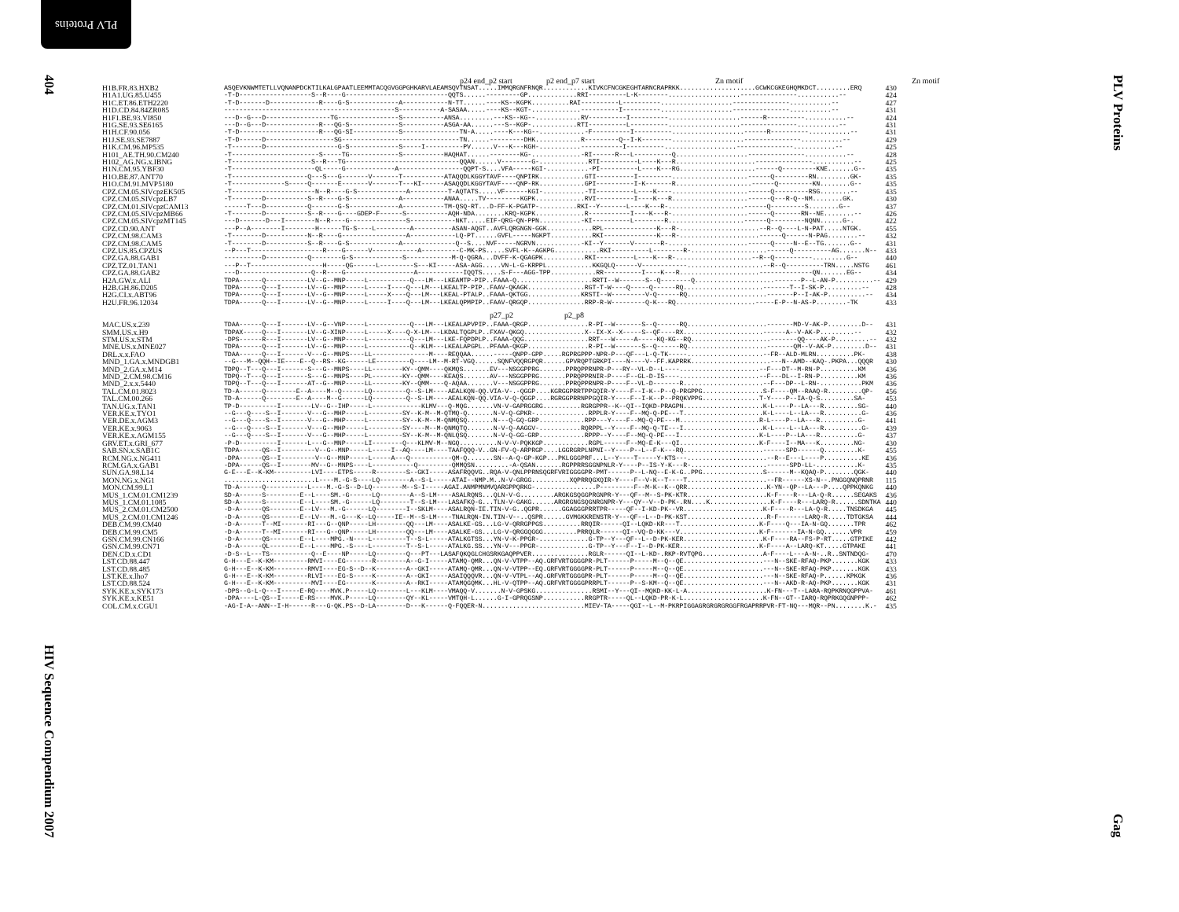PLV Proteins
404
HIV Sequence Compendium 2007
PLV Proteins
Gag
p24 end_p2 start p2 end_p7 start Zn motif Zn motif
| H1B.FR.83.HXB2 | ASQEVKNWMTETLLVQNANPDCKTILKALGPAATLEEMMTACQGVGGPGHKARVLAEAMSQVTNSAT.....IMMQRGNFRNQR............KIVKCFNCGKEGHTARNCRAPRKK....................GCWKCGKEGHQMKDCT.........ERQ | 430 |
| H1A1.UG.85.U455 | -T-D-------------------S--R----G---------------------------QQTS......---------GP.............RRI----------L-K--------...................---------------...........-- | 424 |
| H1C.ET.86.ETH2220 | -T-D-------D-------------R----G-S-------------A------------N-TT......----KS--KGPK..........RAI----------L----------...................---------------...........-- | 427 |
| H1D.CD.84.84ZR085 | ---------------------------------------------S-----------A-SASAA.....----KS--KGT-.............----------I----------...................---------------...........-- | 431 |
| H1F1.BE.93.VI850 | ---D--G---D-----------------TG----------------S-----------ANSA.........---KS--KG--............RV----------I----------...................------R----------...........-- | 424 |
| H1G.SE.93.SE6165 | ---D--G---D--------------R---QG-S-------------S-----------ASGA-AA......---S--KGP-............RTI----------L----------...................---------------...........-- | 431 |
| H1H.CF.90.056 | -T-D---------------------R---QG-SI------------S---------------TN-A.....----K---KG--............-F----------I----------...................------R----------...........-- | 431 |
| H1J.SE.93.SE7887 | -T-D------D------------------SG-------------------------------TN......---------DHK............R---------Q--I-K--------...................---------------...........-- | 429 |
| H1K.CM.96.MP535 | -T--------D-------------------G-S-------------S-----I----------PV......V---K---KGH-...........-----------I----------...................---------------...........-- | 425 |
| H101_AE.TH.90.CM240 | -T-----------------------S-----TG-------------S-----------HAQHAT......--------KG-.............-RI------R---L----------Q...................---------------...........-- | 428 |
| H102_AG.NG.x.IBNG | -T---------------------S--R---TG------------------------------QQAN......V--------G-.............RTI----------L----K---R.....................---------------...........-- | 425 |
| H1N.CM.95.YBF30 | -T----------------------QL-----G-------------A-----------------QQPT-S....VFA-----KGI-...........-PI----------L----K---RG....................------Q---------KNE.......G-- | 435 |
| H1O.BE.87.ANT70 | -T--------------------Q---S---G-------V-------T-----------ATAQQDLKGGYTAVF----QNPIRK............GTI----------I---------....................------Q---------RN.........GK- | 435 |
| H1O.CM.91.MVP5180 | -T--------------S-----Q-------E-------V-------T---KI------ASAQQDLKGGYTAVF----QNP-RK............GPI----------I-K-------R....................------Q---------KN........G-- | 435 |
| CPZ.CM.05.SIVcpzEK505 | -T----------------------N--R----G-S-------------A----------T-AQTATS.....VF------KGI-...........-TI----------L----K----....................------Q---------RSG........-- | 435 |
| CPZ.CM.05.SIVcpzLB7 | -T--------D-----------S--R----G-S-------------A-----------ANAA.....TV---------KGPK.............RVI----------I----K---R....................------Q---R-Q--NM........GK. | 430 |
| CPZ.CM.01.SIVcpzCAM13 | ------T---D-----------Q-------G-S-------------A-----------TM-QSQ-RT...D-FF-K-PGATP-..........RKI--Y-------L----K---R-....................------Q---------S........G-- | 437 |
| CPZ.CM.05.SIVcpzMB66 | -T--------D-----------S--R----G----GDEP-F------S-----------AQH-NDA........KRQ-KGPK.............R-----------I----K---R-....................------Q-------RN--NE........-- | 426 |
| CPZ.CM.05.SIVcpzMT145 | ---D-------D---I--------N--R----G---------------S------------NKT.....EIF-QRG-QN-PPN...........-KI----------L--------R....................------Q---------NQNN......G-. | 422 |
| CPZ.CD.90.ANT | ---P--A--------I--------H------TG-S----L---------A----------ASAN-AQGT..AVFLQRGNGN-GGK............RPL--------------K---R-.....................--R--Q----L-N-PAT.....NTGK. | 455 |
| CPZ.CM.98.CAM3 | -T--------D-----------N--R----G-----------------A------------LQ-PT......GVFL-----NGKPT...........RKI--------------K---R-.....................------Q------N-PAG........-- | 432 |
| CPZ.CM.98.CAM5 | -T--------D-----------S--R----G-S-------------A--------------Q--S....NVF-----NGRVN............-KI--Y-------V-------R-.....................------Q-----N--E--TG.......G-- | 431 |
| CPZ.US.85.CPZUS | --P---T-------------------R----G------V------------A----------C-MK-PS.....SVFL-K--AGKPG............RKI----------L--------R-....................------Q----------AG.......N-- | 433 |
| CPZ.GA.88.GAB1 | ----------D-----------Q--------G-S-------------S------------M-Q-QGRA...DVFF-K-QGAGPK...........RKI----------L----K---R-....................--R--Q----------.........G-- | 440 |
| CPZ.TZ.01.TAN1 | ---P--T-------------------H-----QG------L---------S---KI-----ASA-AGG.....VN-L-G-KRPPL............KKGQLQ------V------------....................--R--Q----------TRN.....NSTG | 461 |
| CPZ.GA.88.GAB2 | ---D-------------------Q--R----G------------------A------------IQQTS.....S-F---AGG-TPP............RR----------I----K---R.....................--------------QN.......EG-- | 434 |
| H2A.GW.x.ALI | TDPA------Q-----------LV--G--MNP-----L-----------Q---LM---LKEAMTP-PIP..FAAA-Q....................RRTI--W-------S--Q--------Q.....................-------P--L-AN-P..........-- | 429 |
| H2B.GH.86.D205 | TDPA------Q---I-------LV--G--MNP-----L-----I----Q---LM---LKEALTP-PIP..FAAV-QKAGK...............RGT-T-W----Q-----Q------RQ.....................-------T--I-SK-P..........-- | 428 |
| H2G.CI.x.ABT96 | TDPA------Q---I-------LV--G--MNP-----L-----X----Q---LM---LKEAL-PTALP..FAAA-QKTGG..............KRSTI--W---------V-Q------RQ.....................-------P--I-AK-P..........-- | 434 |
| H2U.FR.96.12034 | TDPA------Q---I-------LV--G--MNP-----L-----I----Q---LM---LKEALQPMPIP..FAAV-QRGQP...............RRP-R-W---------Q-K---RQ.....................-----E-P--N-AS-P........-TK | 433 |
p27_p2 p2_p8
| MAC.US.x.239 | TDAA------Q---I-------LV--G--VNP-----L-----------Q---LM---LKEALAPVPIP..FAAA-QRGP................R-PI--W-------S--Q------RQ.....................-------MD-V-AK-P.........D-- | 431 |
| SMM.US.x.H9 | TDPAX-----Q---I-------LV--G-XINP-----L-----X----Q-X-LM---LKDALTQGPLP..FXAV-QKGQ................X--IX-X--X-----S--QF----RX.....................------A--V-AK-P.........-- | 432 |
| STM.US.x.STM | -DPS------R---I-------LV--G--MNP-----L-----------Q---LM---LKE-FQPDPLP..FAAA-QQG.................RRT---W-----A-----KQ-KG--RQ.....................-------QQ----AK-P.........-- | 432 |
| MNE.US.x.MNE027 | TDPA------Q---I-------LV--G--MNP-----L-----------Q--KLM---LKEALAPGPL..PFAAA-QKGP................R-PI--W-------S--Q------RQ.....................-------QM--V-AK-P.........D-- | 431 |
| DRL.x.x.FAO | TDAA------Q---I-------V---G--MNPS----LL---------------M----REQQAA......-----QNPP-GPP.....RGPRGPPP-NPR-P---QF---L-Q-TK-----....................--FR--ALD-MLRN..........PK- | 438 |
| MND_1.GA.x.MNDGB1 | --G---M--QQH--IE----E--Q--RS--KG------LE---------Q----LM--M-RT-VGQ......SQNFVQQRGPQR......GPVRQPTGRKPI----N----V--FF.KAPRRK.....................---N--AMD--KAQ-.PKPA...QQQR | 430 |
| MND_2.GA.x.M14 | TDPQ--T---Q---I-------S---G--MNPS----LL--------KY--QMM----QKMQS.......EV---NSGGPPRG.......PPRQPPRNPR-P---RY--VL-D--L----.....................--F---DT--M-RN-P..........KM | 436 |
| MND_2.CM.98.CM16 | TDPQ--T---Q---I-------S---G--MNPS----PL--------KY--QMM----KEAQS.......AV---NSGGPPRG.......PPRQPPRNIR-P----F--GL-D-IS----.....................--F---DL--I-RN-P..........KM | 436 |
| MND_2.x.x.5440 | TDPQ--T---Q---I-------AT--G--MNP-----LL--------KY--QMM----Q-AQAA.......V---NSGGPPRG.......PPRQPPRNPR-P----F--VL-D-------R.....................--F---DP--L-RN-...........PKM | 436 |
| TAL.CM.01.8023 | TD-A------Q--------E--A----M--Q------LQ---------Q--S-LM----AEALKQN-QQ.VIA-V-.-QGGP....KGRGGPRRTPPGQIR-Y----F--I-K--P--Q-PRGPPG................S-F----QM--RAAQ-R.........QP- | 456 |
| TAL.CM.00.266 | TD-A------Q--------E--A----M--G------LQ---------Q--S-LM----AEALKQN-QQ.VIA-V-Q-QGGP....RGRGGPRRNPPGQIR-Y----F--I-K--P--PRQKVPPG...............T-Y----P--IA-Q-S.........SA- | 453 |
| TAN.UG.x.TAN1 | TP-D----------I--------LV--G--IHP-----L-------------KLMV---Q-MQG.......VN-V-GAPRGGRG..........RGRGPPR--K--QI--IQKD-PRAGPN.....................K-L----P--LA---R.........SG- | 440 |
| VER.KE.x.TYO1 | --G---Q----S--I-------V---G--MHP-----L---------SY--K-M--M-QTMQ-Q.......N-V-Q-GPKR-..............RPPLR-Y----F--MQ-Q-PE---T.....................K-L----L--LA---R..........G- | 436 |
| VER.DE.x.AGM3 | --G---Q----S--I-------V---G--MHP-----L---------SY--K-M--M-QNMQSQ.......N---Q-GQ-GRP............RPP---Y----F--MQ-Q-PE---M.....................R-L----P--LA---R..........G- | 441 |
| VER.KE.x.9063 | --G---Q----S--I-------V---G--MHP-----L---------SY----M--M-QNMQTQ.......N-V-Q-AAGGV-...........RQRPPL--Y----F--MQ-Q-TE---I.....................K-L----L--LA---R..........G- | 439 |
| VER.KE.x.AGM155 | --G---Q----S--I-------V---G--MHP-----L---------SY--K-M--M-QNLQSQ.......N-V-Q-GG-GRP............RPPP--Y----F--MQ-Q-PE---I.....................K-L----P--LA---R..........G- | 437 |
| GRV.ET.x.GRI_677 | -P-D----------I-------L---G--MNP-----LI--------Q---KLMV-M--NGQ..........N-V-V-PQKKGP............RGPL------F--MQ-E-K---QI.....................K-F----I--MA---K.........NG- | 430 |
| SAB.SN.x.SAB1C | TDPA------QS--I---------V--G--MNP-----L-----I--AQ----LM----TAAFQQQ-V..GN-FV-Q-ARPRGP....LGGRGRPLNPNI--Y----P--L--F-K---RQ.....................------SPD------Q.........K- | 455 |
| RCM.NG.x.NG411 | -DPA------QS--I---------V--G--MNP-----L-----A---Q-----------QM-Q.......SN--A-Q-GP-KGP...PKLGGGPRF...L--Y----T-----Y-KTS---.....................--R--E---L----P..........KE | 436 |
| RCM.GA.x.GAB1 | -DPA------QS--I--------MV--G--MNPS----L-----------Q---------QMMQSN.........-A-QSAN.......RGPPRRSGGNPNLR-Y----P--IS-Y-K---R-....................------SPD-LL-...........K- | 435 |
| SUN.GA.98.L14 | G-E---E--K-KM----------LVI----ETPS-----R--------S--GKI-----ASAFRQQVG..RQA-V-QNLPPRNSQGRFVRIGGGGPR-PMT------P--L-NQ--E-K-G..PPG................S------M--KQAQ-P........QGK- | 440 |
| MON.NG.x.NG1 | ........................L----M.-G-S----LQ--------A--S-L-----ATAI--NMP.M..N-V-GRGG..........XQPRRQGXQIR-Y----F--V-K--T----T.....................--FR------XS-N--.PNGGQNQPRNR | 115 |
| MON.CM.99.L1 | TD-A------Q-----------L----M.-G-S--D-LQ--------M--S-I-----AGAI.ANMPMNMVQARGPPQRKG-................P---------F--M-K--K--QRR.....................K-YN--QP--LA---P....QPPKQNKG | 440 |
| MUS_1.CM.01.CM1239 | SD-A------S---------E--L----SM.-G------LQ--------A--S-LM----ASALRQNS...QLN-V-G.........ARGKGSQGGPRGNPR-Y---QF--M--S-PK-KTR.....................K-F----R---LA-Q-R......SEGAKS | 436 |
| MUS_1.CM.01.1085 | SD-A------S---------E--L----SM.-G------LQ--------T--S-LM---LASAFKQ-G...TLN-V-GAKG......ARGRGNGSQGNRGNPR-Y---QY--V--D-PK-.RN....K................K-F----R---LARQ-R......SDNTKA | 440 |
| MUS_2.CM.01.CM2500 | -D-A------QS--------E--LV---M.-G------LQ--------I--SKLM----ASALRQN-IE.TIN-V-G..QGPR......GGAGGGPRRTPR-----QF--I-KD-PK--VR.....................K-F----R---LA-Q-R.....TNSDKGA | 445 |
| MUS_2.CM.01.CM1246 | -D-A------QS--------E--LV---M.-G---K--LQ-----IE--M--S-LM----TNALRQN-IN.TIN-V--..QSPR......GVMGKKRENSTR-Y---QF--L--D-PK-KST.....................R-F-------LARQ-R.....TDTGKSA | 444 |
| DEB.CM.99.CM40 | -D-A------T--MI-------RI---G--QNP-----LH--------QQ---LM----ASALKE-GS...LG-V-QRRGPPGS..........RRQIR------QI--LQKD-KR---T.....................K-F----Q---IA-N-GQ.......TPR | 462 |
| DEB.CM.99.CM5 | -D-A------T--MI-------RI---G--QNP-----LH--------QQ---LM----ASALKE-GS...LG-V-QRGGQGGG.........PRRQLR------QI--VQ-D-KK---V.....................K-F-------IA-N-GQ.......VPR | 459 |
| GSN.CM.99.CN166 | -D-A------QS--------E--L----MPG.-N----L---------T--S-L-----ATALKGTSS...YN-V-K-PPGR-.............G-TP--Y---QF--L--D-PK-KER.....................K-F----RA--FS-P-RT.....GTPIKE | 442 |
| GSN.CM.99.CN71 | -D-A------QL--------E--L----MPG.-S----L---------T--S-L-----ATALKG.SS...YN-V---PPGR-.............G-TP--Y---F--I--D-PK-KER.....................K-F----A--LARQ-KT.....GTPAKE | 441 |
| DEN.CD.x.CD1 | -D-S--L---TS-----------Q--E----NP-----LQ--------Q---PT---LASAFQKQGLCHGSRKGAQPPVER...............RGLR------QI--L-KD-.RKP-RVTQPG................A-F----L---A-N-..R..SNTNDQG- | 470 |
| LST.CD.88.447 | G-H---E--K-KM---------RMVI----EG-------R--------A--G-I-----ATAMQ-QMR...QN-V-VTPP--AQ.GRFVRTGGGGPR-PLT------P-----M--Q--QE.....................---N--SKE-RFAQ-PKP.......KGK | 433 |
| LST.CD.88.485 | G-H---E--K-KM---------RMVI----EG-S--D--K--------A--GKI-----ATAMQ-QMR...QN-V-VTPP--EQ.GRFVRTGGGGPR-PLT------P-----M--Q--QE.....................---N--SKE-RFAQ-PKP.......KGK | 433 |
| LST.KE.x.lho7 | G-H---E--K-KM---------RLVI----EG-S-----K--------A--GKI-----ASAIQQQVR...QN-V-VTPL--AQ.GRFVRTGGGGPR-PLT------P-----M--Q--QE.....................---N--SKE-RFAQ-P......KPKGK | 436 |
| LST.CD.88.524 | G-H---E--K-KM----------MVI----EG-------K--------A--RKI-----ATAMQGQMK...HL-V-QTPP--AQ.GRFVRTGGGGPRRPLT------P--S-KM--Q--QE.....................---N--AKD-R-AQ-PKP.......KGK | 431 |
| SYK.KE.x.SYK173 | -DPS--G-L-Q---I-----E-RQ----MVK.P-----LQ--------L---KLM----VMAQQ-V.......N-V-GPSKG...............RSMI--Y---QI--MQKD-KK-L-A.....................K-FN---T--LARA-RQPKRNQGPPVA- | 461 |
| SYK.KE.x.KE51 | -DPA----L-QS--I-----E-RS----MVK.P-----LQ--------QY--KL-----VMTQH-L......G-I-GPRQGSNP...........RRGPTR-----QL--LQKD-PR-K-L.....................K-FN--GT--IARQ-RQPRKGQGNPPP- | 462 |
| COL.CM.x.CGU1 | -AG-I-A--ANN--I-H------R---G-QK.PS--D-LA--------D---K------Q-FQQER-N...........................MIEV-TA-----QGI--L--M-PKRPIGGAGRGRGRGRGGFRGAPRRPVR-FT-NQ---MQR--PN........K.- | 435 |